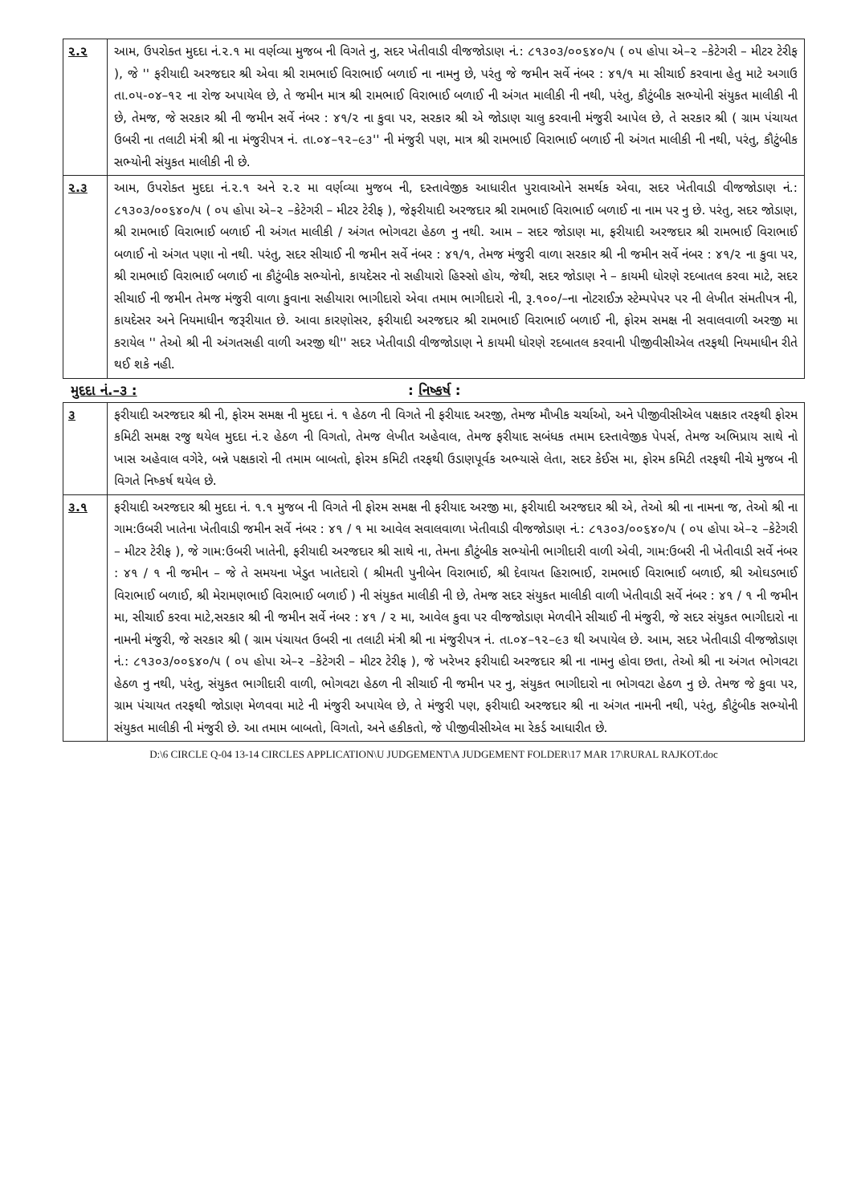| ૨.૨ | આમ, ઉપરોક્ત મુદદા નં.૨.૧ મા વર્ણવ્યા મુજબ ની વિગતે નુ, સદર ખેતીવાડી વીજજોડાણ નં.: ૮૧૩૦૩/૦૦૬૪૦/૫ ( ૦૫ હોપા એ–૨ –કેટેગરી – મીટર ટેરીફ ), જે '' ફરીયાદી અરજદાર શ્રી એવા શ્રી રામભાઈ વિરાભાઈ બળાઈ ના નામનુ છે, પરંતુ જે જમીન સર્વે નંબર : ૪૧/૧ મા સીચાઈ કરવાના હેતુ માટે અગાઉ તા.૦૫-૦૪–૧૨ ના રોજ અપાયેલ છે, તે જમીન માત્ર શ્રી રામભાઈ વિરાભાઈ બળાઈ ની અંગત માલીકી ની નથી, પરંતુ, કૌટુંબીક સભ્યોની સંયુકત માલીકી ની છે, તેમજ, જે સરકાર શ્રી ની જમીન સર્વે નંબર : ૪૧/૨ ના કુવા પર, સરકાર શ્રી એ જોડાણ ચાલુ કરવાની મંજુરી આપેલ છે, તે સરકાર શ્રી ( ગ્રામ પંચાયત ઉબરી ના તલાટી મંત્રી શ્રી ના મંજુરીપત્ર નં. તા.૦૪–૧૨–૯૩'' ની મંજુરી પણ, માત્ર શ્રી રામભાઈ વિરાભાઈ બળાઈ ની અંગત માલીકી ની નથી, પરંતુ, કૌટુંબીક સભ્યોની સંયુકત માલીકી ની છે. |
| ૨.૩ | આમ, ઉપરોક્ત મુદદા નં.૨.૧ અને ૨.૨ મા વર્ણવ્યા મુજબ ની, દસ્તાવેજીક આધારીત પુરાવાઓને સમર્થક એવા, સદર ખેતીવાડી વીજજોડાણ નં.: ૮૧૩૦૩/૦૦૬૪૦/૫ ( ૦૫ હોપા એ–૨ –કેટેગરી – મીટર ટેરીફ ), જેફરીયાદી અરજદાર શ્રી રામભાઈ વિરાભાઈ બળાઈ ના નામ પર નુ છે. પરંતુ, સદર જોડાણ, શ્રી રામભાઈ વિરાભાઈ બળાઈ ની અંગત માલીકી / અંગત ભોગવટા હેઠળ નુ નથી. આમ – સદર જોડાણ મા, ફરીયાદી અરજદાર શ્રી રામભાઈ વિરાભાઈ બળાઈ નો અંગત પણા નો નથી. પરંતુ, સદર સીચાઈ ની જમીન સર્વે નંબર : ૪૧/૧, તેમજ મંજુરી વાળા સરકાર શ્રી ની જમીન સર્વે નંબર : ૪૧/૨ ના કુવા પર, શ્રી રામભાઈ વિરાભાઈ બળાઈ ના કૌટુંબીક સભ્યોનો, કાયદેસર નો સહીયારો હિસ્સો હોય, જેથી, સદર જોડાણ ને – કાયમી ધોરણે રદબાતલ કરવા માટે, સદર સીચાઈ ની જમીન તેમજ મંજુરી વાળા કુવાના સહીયારા ભાગીદારો એવા તમામ ભાગીદારો ની, રૂ.૧૦૦/–ના નોટરાઈઝ સ્ટેમ્પપેપર પર ની લેખીત સંમતીપત્ર ની, કાયદેસર અને નિયમાધીન જરૂરીયાત છે. આવા કારણોસર, ફરીયાદી અરજદાર શ્રી રામભાઈ વિરાભાઈ બળાઈ ની, ફોરમ સમક્ષ ની સવાલવાળી અરજી મા કરાયેલ '' તેઓ શ્રી ની અંગતસહી વાળી અરજી થી'' સદર ખેતીવાડી વીજજોડાણ ને કાયમી ધોરણે રદબાતલ કરવાની પીજીવીસીએલ તરફથી નિયમાધીન રીતે થઈ શકે નહી. |
મુદદા નં.–૩ :: નિષ્કર્ષ :
| ૩ | ફરીયાદી અરજદાર શ્રી ની, ફોરમ સમક્ષ ની મુદદા નં. ૧ હેઠળ ની વિગતે ની ફરીયાદ અરજી, તેમજ મૌખીક ચર્ચાઓ, અને પીજીવીસીએલ પક્ષકાર તરફથી ફોરમ કમિટી સમક્ષ રજુ થયેલ મુદદા નં.૨ હેઠળ ની વિગતો, તેમજ લેખીત અહેવાલ, તેમજ ફરીયાદ સબંધક તમામ દસ્તાવેજીક પેપર્સ, તેમજ અભિપ્રાય સાથે નો ખાસ અહેવાલ વગેરે, બન્ને પક્ષકારો ની તમામ બાબતો, ફોરમ કમિટી તરફથી ઉડાણપૂર્વક અભ્યાસે લેતા, સદર કેઈસ મા, ફોરમ કમિટી તરફથી નીચે મુજબ ની વિગતે નિષ્કર્ષ થયેલ છે. |
| ૩.૧ | ફરીયાદી અરજદાર શ્રી મુદદા નં. ૧.૧ મુજબ ની વિગતે ની ફોરમ સમક્ષ ની ફરીયાદ અરજી મા, ફરીયાદી અરજદાર શ્રી એ, તેઓ શ્રી ના નામના જ, તેઓ શ્રી ના ગામ:ઉબરી ખાતેના ખેતીવાડી જમીન સર્વે નંબર : ૪૧ / ૧ મા આવેલ સવાલવાળા ખેતીવાડી વીજજોડાણ નં.: ૮૧૩૦૩/૦૦૬૪૦/૫ ( ૦૫ હોપા એ–૨ –કેટેગરી – મીટર ટેરીફ ), જે ગામ:ઉબરી ખાતેની, ફરીયાદી અરજદાર શ્રી સાથે ના, તેમના કૌટુંબીક સભ્યોની ભાગીદારી વાળી એવી, ગામ:ઉબરી ની ખેતીવાડી સર્વે નંબર : ૪૧ / ૧ ની જમીન – જે તે સમયના ખેડુત ખાતેદારો ( શ્રીમતી પુનીબેન વિરાભાઈ, શ્રી દેવાયત હિરાભાઈ, રામભાઈ વિરાભાઈ બળાઈ, શ્રી ઓઘડભાઈ વિરાભાઈ બળાઈ, શ્રી મેરામણભાઈ વિરાભાઈ બળાઈ ) ની સંયુકત માલીકી ની છે, તેમજ સદર સંયુકત માલીકી વાળી ખેતીવાડી સર્વે નંબર : ૪૧ / ૧ ની જમીન મા, સીચાઈ કરવા માટે,સરકાર શ્રી ની જમીન સર્વે નંબર : ૪૧ / ૨ મા, આવેલ કુવા પર વીજજોડાણ મેળવીને સીચાઈ ની મંજુરી, જે સદર સંયુકત ભાગીદારો ના નામની મંજુરી, જે સરકાર શ્રી ( ગ્રામ પંચાયત ઉબરી ના તલાટી મંત્રી શ્રી ના મંજુરીપત્ર નં. તા.૦૪–૧૨–૯૩ થી અપાયેલ છે. આમ, સદર ખેતીવાડી વીજજોડાણ નં.: ૮૧૩૦૩/૦૦૬૪૦/૫ ( ૦૫ હોપા એ–૨ –કેટેગરી – મીટર ટેરીફ ), જે ખરેખર ફરીયાદી અરજદાર શ્રી ના નામનુ હોવા છતા, તેઓ શ્રી ના અંગત ભોગવટા હેઠળ નુ નથી, પરંતુ, સંયુકત ભાગીદારી વાળી, ભોગવટા હેઠળ ની સીચાઈ ની જમીન પર નુ, સંયુકત ભાગીદારો ના ભોગવટા હેઠળ નુ છે. તેમજ જે કુવા પર, ગ્રામ પંચાયત તરફથી જોડાણ મેળવવા માટે ની મંજુરી અપાયેલ છે, તે મંજુરી પણ, ફરીયાદી અરજદાર શ્રી ના અંગત નામની નથી, પરંતુ, કૌટુંબીક સભ્યોની સંયુકત માલીકી ની મંજુરી છે. આ તમામ બાબતો, વિગતો, અને હકીકતો, જે પીજીવીસીએલ મા રેકર્ડ આધારીત છે. |
D:\6 CIRCLE Q-04 13-14 CIRCLES APPLICATION\U JUDGEMENT\A JUDGEMENT FOLDER\17 MAR 17\RURAL RAJKOT.doc